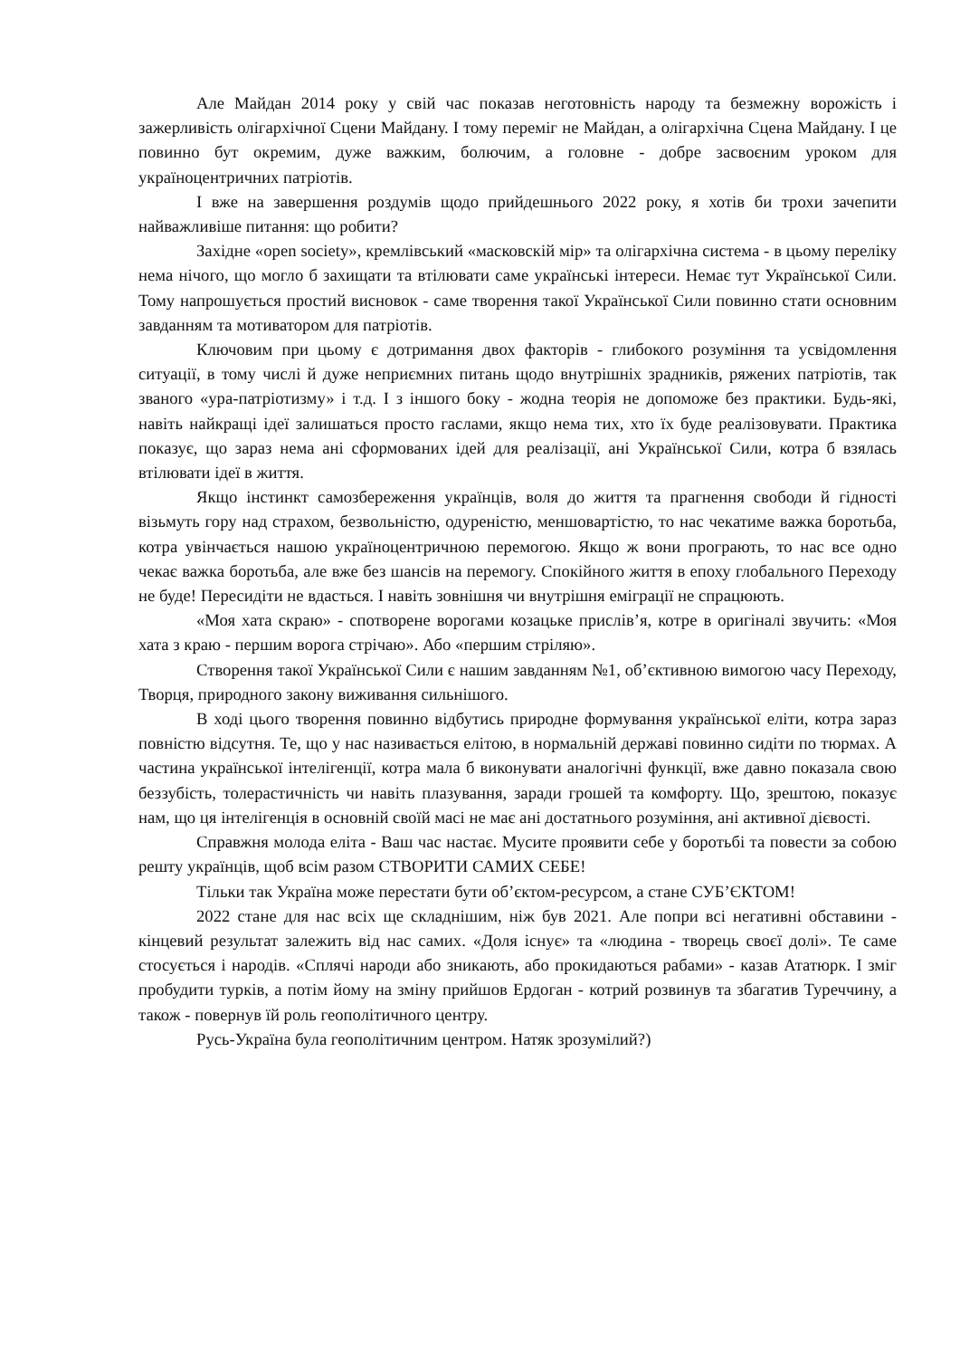Але Майдан 2014 року у свій час показав неготовність народу та безмежну ворожість і зажерливість олігархічної Сцени Майдану. І тому переміг не Майдан, а олігархічна Сцена Майдану. І це повинно бут окремим, дуже важким, болючим, а головне - добре засвоєним уроком для україноцентричних патріотів.
І вже на завершення роздумів щодо прийдешнього 2022 року, я хотів би трохи зачепити найважливіше питання: що робити?
Західне «open society», кремлівський «масковскій мір» та олігархічна система - в цьому переліку нема нічого, що могло б захищати та втілювати саме українські інтереси. Немає тут Української Сили. Тому напрошується простий висновок - саме творення такої Української Сили повинно стати основним завданням та мотиватором для патріотів.
Ключовим при цьому є дотримання двох факторів - глибокого розуміння та усвідомлення ситуації, в тому числі й дуже неприємних питань щодо внутрішніх зрадників, ряжених патріотів, так званого «ура-патріотизму» і т.д. І з іншого боку - жодна теорія не допоможе без практики. Будь-які, навіть найкращі ідеї залишаться просто гаслами, якщо нема тих, хто їх буде реалізовувати. Практика показує, що зараз нема ані сформованих ідей для реалізації, ані Української Сили, котра б взялась втілювати ідеї в життя.
Якщо інстинкт самозбереження українців, воля до життя та прагнення свободи й гідності візьмуть гору над страхом, безвольністю, одуреністю, меншовартістю, то нас чекатиме важка боротьба, котра увінчається нашою україноцентричною перемогою. Якщо ж вони програють, то нас все одно чекає важка боротьба, але вже без шансів на перемогу. Спокійного життя в епоху глобального Переходу не буде! Пересидіти не вдасться. І навіть зовнішня чи внутрішня еміграції не спрацюють.
«Моя хата скраю» - спотворене ворогами козацьке прислів’я, котре в оригіналі звучить: «Моя хата з краю - першим ворога стрічаю». Або «першим стріляю».
Створення такої Української Сили є нашим завданням №1, об’єктивною вимогою часу Переходу, Творця, природного закону виживання сильнішого.
В ході цього творення повинно відбутись природне формування української еліти, котра зараз повністю відсутня. Те, що у нас називається елітою, в нормальній державі повинно сидіти по тюрмах. А частина української інтелігенції, котра мала б виконувати аналогічні функції, вже давно показала свою беззубість, толерастичність чи навіть плазування, заради грошей та комфорту. Що, зрештою, показує нам, що ця інтелігенція в основній своїй масі не має ані достатнього розуміння, ані активної дієвості.
Справжня молода еліта - Ваш час настає. Мусите проявити себе у боротьбі та повести за собою решту українців, щоб всім разом СТВОРИТИ САМИХ СЕБЕ!
Тільки так Україна може перестати бути об’єктом-ресурсом, а стане СУБ’ЄКТОМ!
2022 стане для нас всіх ще складнішим, ніж був 2021. Але попри всі негативні обставини - кінцевий результат залежить від нас самих. «Доля існує» та «людина - творець своєї долі». Те саме стосується і народів. «Сплячі народи або зникають, або прокидаються рабами» - казав Ататюрк. І зміг пробудити турків, а потім йому на зміну прийшов Ердоган - котрий розвинув та збагатив Туреччину, а також - повернув їй роль геополітичного центру.
Русь-Україна була геополітичним центром. Натяк зрозумілий?)